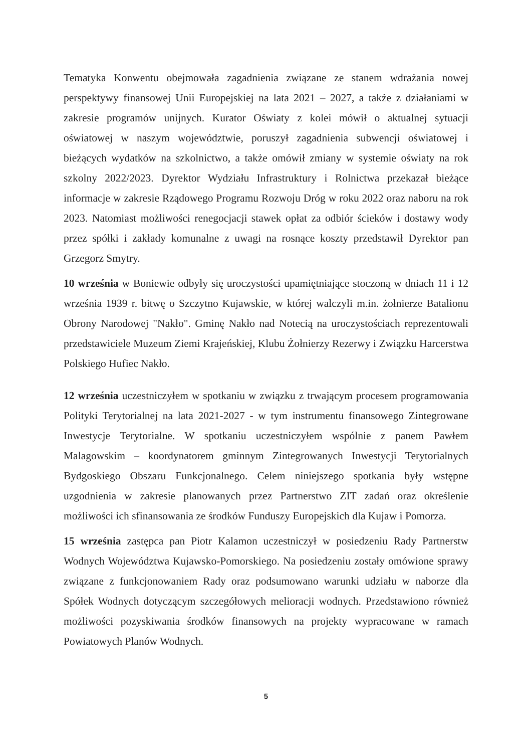Tematyka Konwentu obejmowała zagadnienia związane ze stanem wdrażania nowej perspektywy finansowej Unii Europejskiej na lata 2021 – 2027, a także z działaniami w zakresie programów unijnych. Kurator Oświaty z kolei mówił o aktualnej sytuacji oświatowej w naszym województwie, poruszył zagadnienia subwencji oświatowej i bieżących wydatków na szkolnictwo, a także omówił zmiany w systemie oświaty na rok szkolny 2022/2023. Dyrektor Wydziału Infrastruktury i Rolnictwa przekazał bieżące informacje w zakresie Rządowego Programu Rozwoju Dróg w roku 2022 oraz naboru na rok 2023. Natomiast możliwości renegocjacji stawek opłat za odbiór ścieków i dostawy wody przez spółki i zakłady komunalne z uwagi na rosnące koszty przedstawił Dyrektor pan Grzegorz Smytry.
10 września w Boniewie odbyły się uroczystości upamiętniające stoczoną w dniach 11 i 12 września 1939 r. bitwę o Szczytno Kujawskie, w której walczyli m.in. żołnierze Batalionu Obrony Narodowej "Nakło". Gminę Nakło nad Notecią na uroczystościach reprezentowali przedstawiciele Muzeum Ziemi Krajeńskiej, Klubu Żołnierzy Rezerwy i Związku Harcerstwa Polskiego Hufiec Nakło.
12 września uczestniczyłem w spotkaniu w związku z trwającym procesem programowania Polityki Terytorialnej na lata 2021-2027 - w tym instrumentu finansowego Zintegrowane Inwestycje Terytorialne. W spotkaniu uczestniczyłem wspólnie z panem Pawłem Malagowskim – koordynatorem gminnym Zintegrowanych Inwestycji Terytorialnych Bydgoskiego Obszaru Funkcjonalnego. Celem niniejszego spotkania były wstępne uzgodnienia w zakresie planowanych przez Partnerstwo ZIT zadań oraz określenie możliwości ich sfinansowania ze środków Funduszy Europejskich dla Kujaw i Pomorza.
15 września zastępca pan Piotr Kalamon uczestniczył w posiedzeniu Rady Partnerstw Wodnych Województwa Kujawsko-Pomorskiego. Na posiedzeniu zostały omówione sprawy związane z funkcjonowaniem Rady oraz podsumowano warunki udziału w naborze dla Spółek Wodnych dotyczącym szczegółowych melioracji wodnych. Przedstawiono również możliwości pozyskiwania środków finansowych na projekty wypracowane w ramach Powiatowych Planów Wodnych.
5